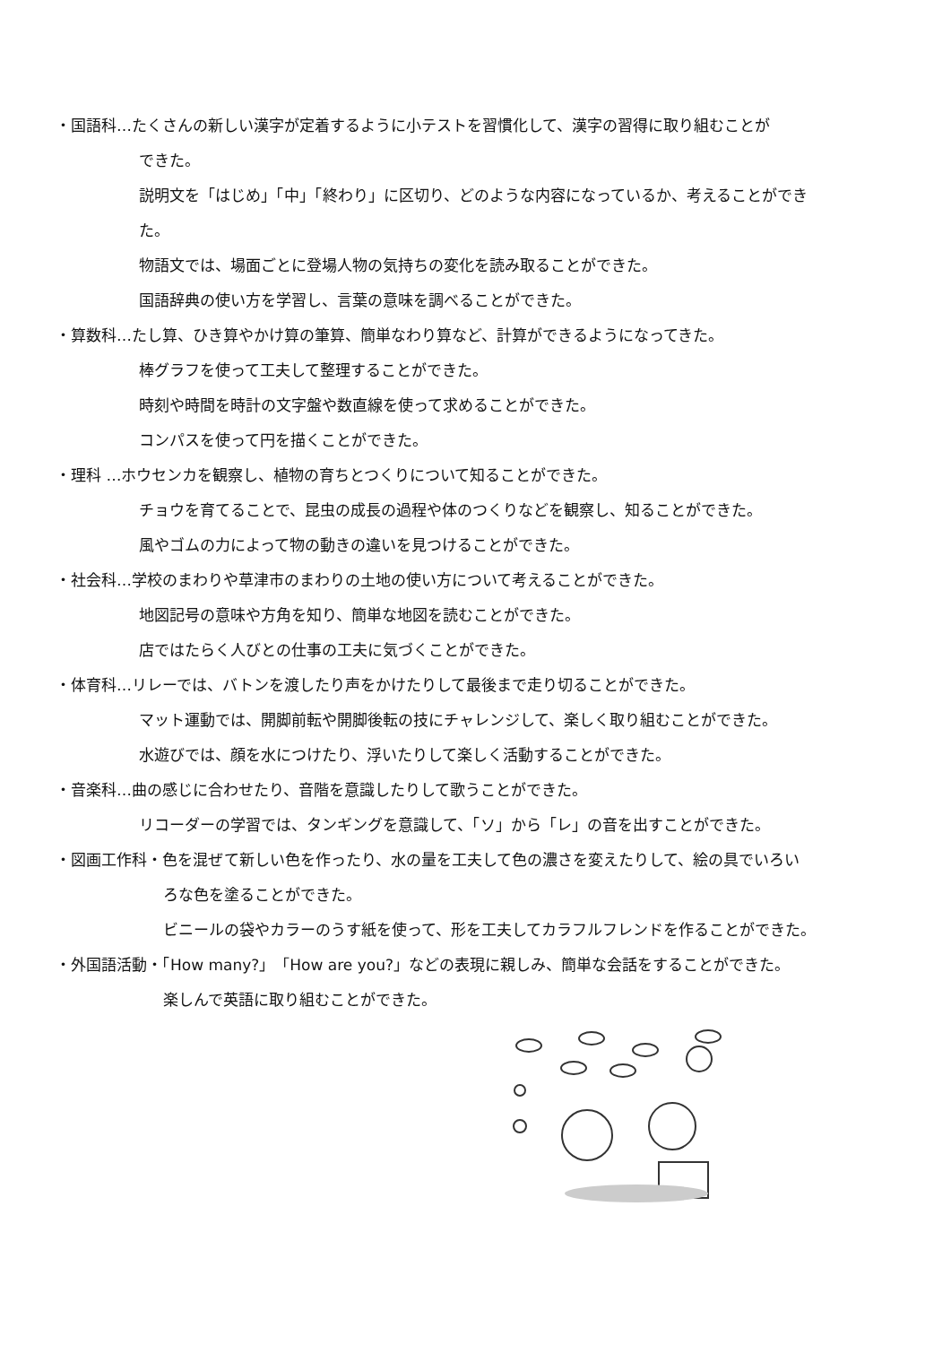・国語科…たくさんの新しい漢字が定着するように小テストを習慣化して、漢字の習得に取り組むことが
できた。
説明文を「はじめ」「中」「終わり」に区切り、どのような内容になっているか、考えることができ
た。
物語文では、場面ごとに登場人物の気持ちの変化を読み取ることができた。
国語辞典の使い方を学習し、言葉の意味を調べることができた。
・算数科…たし算、ひき算やかけ算の筆算、簡単なわり算など、計算ができるようになってきた。
棒グラフを使って工夫して整理することができた。
時刻や時間を時計の文字盤や数直線を使って求めることができた。
コンパスを使って円を描くことができた。
・理科 …ホウセンカを観察し、植物の育ちとつくりについて知ることができた。
チョウを育てることで、昆虫の成長の過程や体のつくりなどを観察し、知ることができた。
風やゴムの力によって物の動きの違いを見つけることができた。
・社会科…学校のまわりや草津市のまわりの土地の使い方について考えることができた。
地図記号の意味や方角を知り、簡単な地図を読むことができた。
店ではたらく人びとの仕事の工夫に気づくことができた。
・体育科…リレーでは、バトンを渡したり声をかけたりして最後まで走り切ることができた。
マット運動では、開脚前転や開脚後転の技にチャレンジして、楽しく取り組むことができた。
水遊びでは、顔を水につけたり、浮いたりして楽しく活動することができた。
・音楽科…曲の感じに合わせたり、音階を意識したりして歌うことができた。
リコーダーの学習では、タンギングを意識して、「ソ」から「レ」の音を出すことができた。
・図画工作科・色を混ぜて新しい色を作ったり、水の量を工夫して色の濃さを変えたりして、絵の具でいろい
ろな色を塗ることができた。
ビニールの袋やカラーのうす紙を使って、形を工夫してカラフルフレンドを作ることができた。
・外国語活動・「How many?」「How are you?」などの表現に親しみ、簡単な会話をすることができた。
楽しんで英語に取り組むことができた。